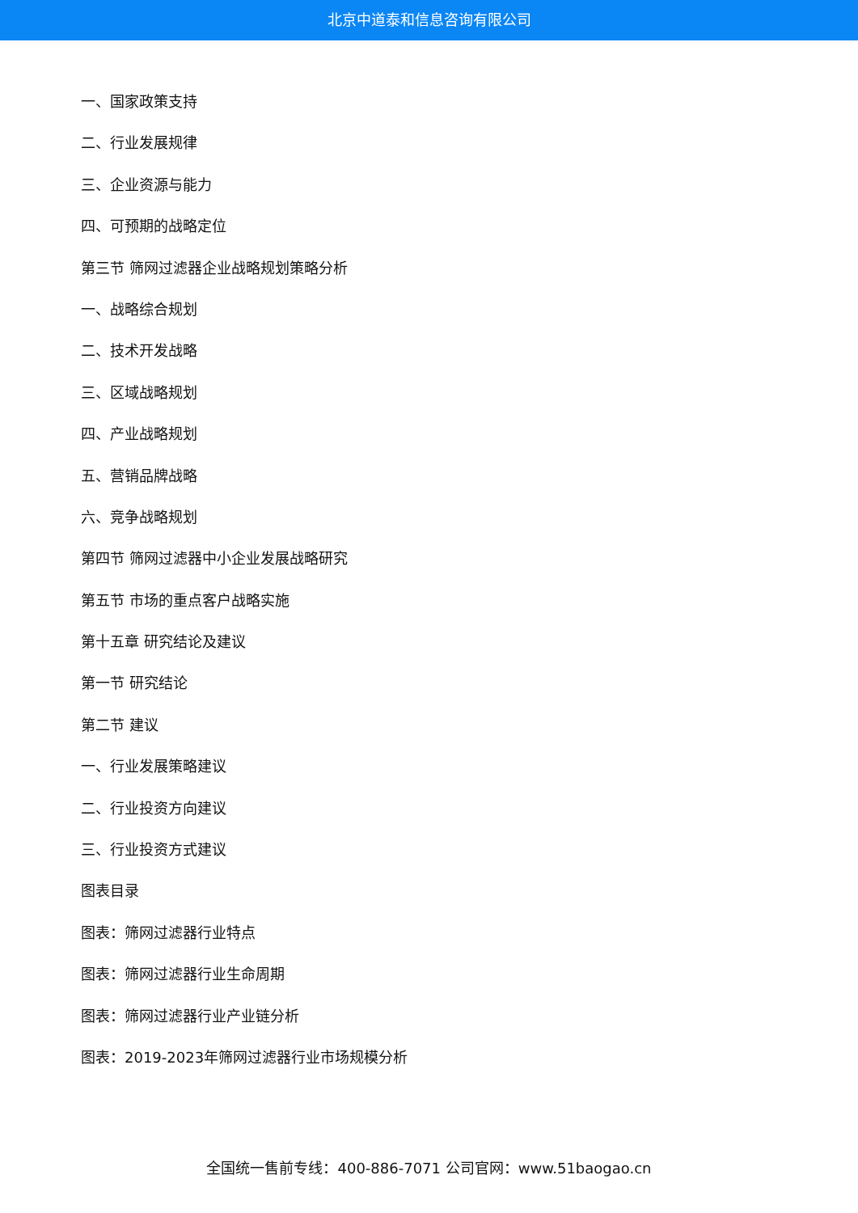北京中道泰和信息咨询有限公司
一、国家政策支持
二、行业发展规律
三、企业资源与能力
四、可预期的战略定位
第三节 筛网过滤器企业战略规划策略分析
一、战略综合规划
二、技术开发战略
三、区域战略规划
四、产业战略规划
五、营销品牌战略
六、竞争战略规划
第四节 筛网过滤器中小企业发展战略研究
第五节 市场的重点客户战略实施
第十五章 研究结论及建议
第一节 研究结论
第二节 建议
一、行业发展策略建议
二、行业投资方向建议
三、行业投资方式建议
图表目录
图表：筛网过滤器行业特点
图表：筛网过滤器行业生命周期
图表：筛网过滤器行业产业链分析
图表：2019-2023年筛网过滤器行业市场规模分析
全国统一售前专线：400-886-7071 公司官网：www.51baogao.cn